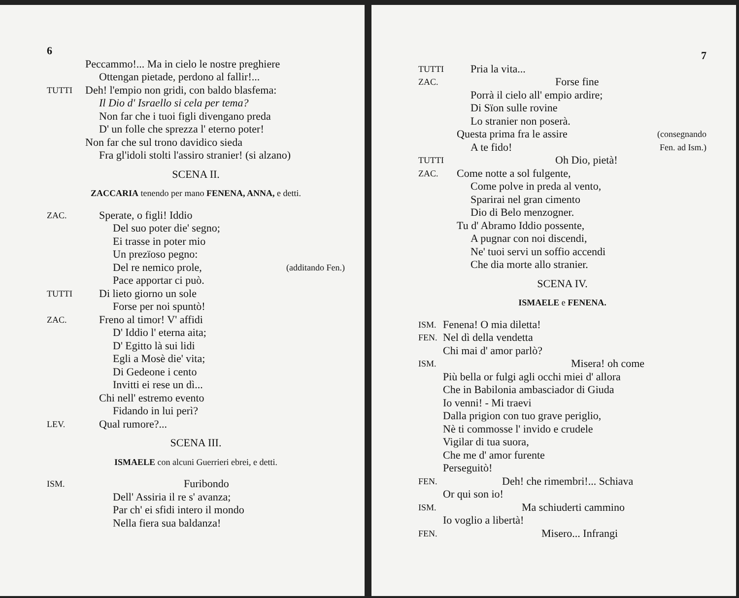6
Peccammo!... Ma in cielo le nostre preghiere
Ottengan pietade, perdono al fallir!...
TUTTI Deh! l'empio non gridi, con baldo blasfema:
Il Dio d' Israello si cela per tema?
Non far che i tuoi figli divengano preda
D' un folle che sprezza l' eterno poter!
Non far che sul trono davidico sieda
Fra gl'idoli stolti l'assiro stranier! (si alzano)
SCENA II.
ZACCARIA tenendo per mano FENENA, ANNA, e detti.
ZAC. Sperate, o figli! Iddio
Del suo poter die' segno;
Ei trasse in poter mio
Un prezïoso pegno:
Del re nemico prole, (additando Fen.)
Pace apportar ci può.
TUTTI Di lieto giorno un sole
Forse per noi spuntò!
ZAC. Freno al timor! V' affidi
D' Iddio l' eterna aita;
D' Egitto là sui lidi
Egli a Mosè die' vita;
Di Gedeone i cento
Invitti ei rese un dì...
Chi nell' estremo evento
Fidando in lui perì?
LEV. Qual rumore?...
SCENA III.
ISMAELE con alcuni Guerrieri ebrei, e detti.
ISM. Furibondo
Dell' Assiria il re s' avanza;
Par ch' ei sfidi intero il mondo
Nella fiera sua baldanza!
7
TUTTI Pria la vita...
ZAC. Forse fine
Porrà il cielo all' empio ardire;
Di Sïon sulle rovine
Lo stranier non poserà.
Questa prima fra le assire (consegnando
A te fido! Fen. ad Ism.)
TUTTI Oh Dio, pietà!
ZAC. Come notte a sol fulgente,
Come polve in preda al vento,
Sparirai nel gran cimento
Dio di Belo menzogner.
Tu d' Abramo Iddio possente,
A pugnar con noi discendi,
Ne' tuoi servi un soffio accendi
Che dia morte allo stranier.
SCENA IV.
ISMAELE e FENENA.
ISM. Fenena! O mia diletta!
FEN. Nel dì della vendetta
Chi mai d' amor parlò?
ISM. Misera! oh come
Più bella or fulgi agli occhi miei d' allora
Che in Babilonia ambasciador di Giuda
Io venni! - Mi traevi
Dalla prigion con tuo grave periglio,
Nè ti commosse l' invido e crudele
Vigilar di tua suora,
Che me d' amor furente
Perseguitò!
FEN. Deh! che rimembri!... Schiava
Or qui son io!
ISM. Ma schiuderti cammino
Io voglio a libertà!
FEN. Misero... Infrangi